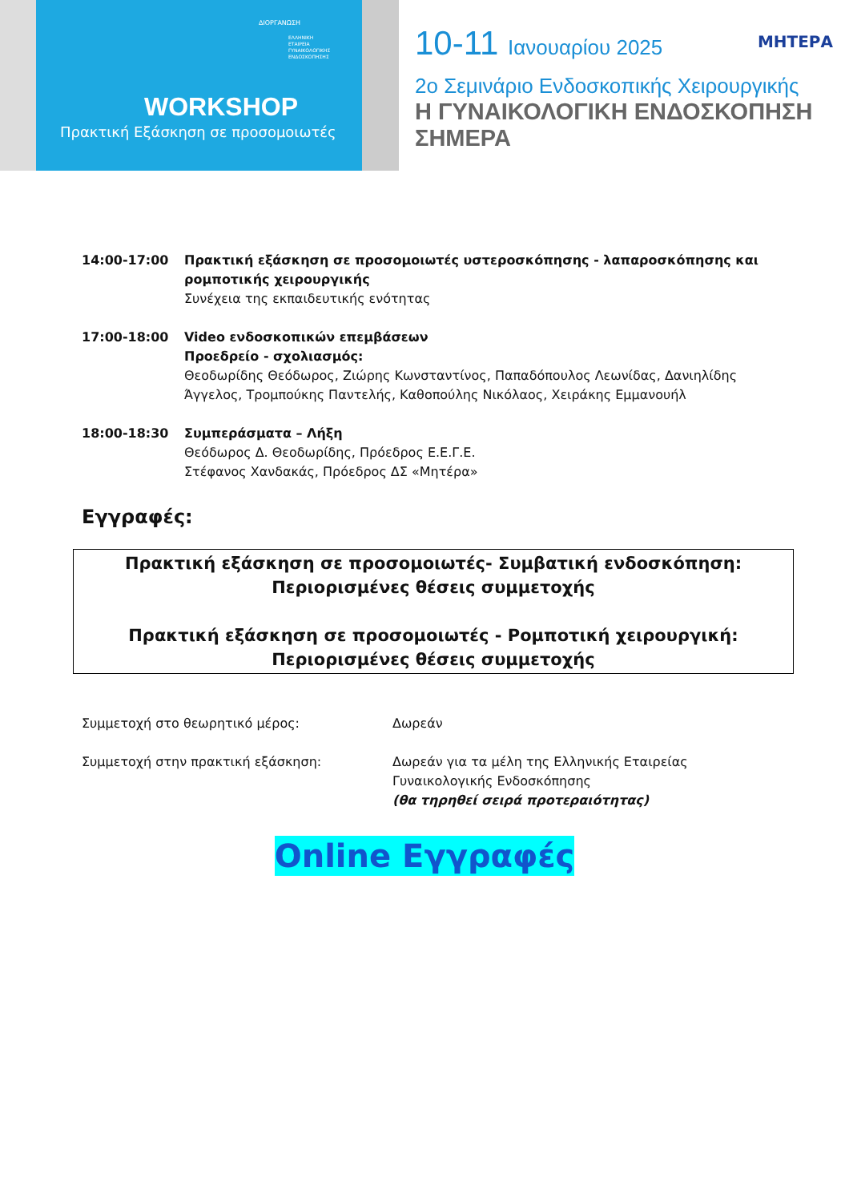ΔΙΟΡΓΑΝΩΣΗ
ΕΛΛΗΝΙΚΗ
ΕΤΑΙΡΕΙΑ
ΓΥΝΑΙΚΟΛΟΓΙΚΗΣ
ΕΝΔΟΣΚΟΠΗΣΗΣ
WORKSHOP
Πρακτική Εξάσκηση σε προσομοιωτές
ΜΗΤΕΡΑ
10-11 Ιανουαρίου 2025
2ο Σεμινάριο Ενδοσκοπικής Χειρουργικής
Η ΓΥΝΑΙΚΟΛΟΓΙΚΗ ΕΝΔΟΣΚΟΠΗΣΗ ΣΗΜΕΡΑ
14:00-17:00 Πρακτική εξάσκηση σε προσομοιωτές υστεροσκόπησης - λαπαροσκόπησης και ρομποτικής χειρουργικής
Συνέχεια της εκπαιδευτικής ενότητας
17:00-18:00 Video ενδοσκοπικών επεμβάσεων
Προεδρείο - σχολιασμός:
Θεοδωρίδης Θεόδωρος, Ζιώρης Κωνσταντίνος, Παπαδόπουλος Λεωνίδας, Δανιηλίδης Άγγελος, Τρομπούκης Παντελής, Καθοπούλης Νικόλαος, Χειράκης Εμμανουήλ
18:00-18:30 Συμπεράσματα – Λήξη
Θεόδωρος Δ. Θεοδωρίδης, Πρόεδρος Ε.Ε.Γ.Ε.
Στέφανος Χανδακάς, Πρόεδρος ΔΣ «Μητέρα»
Εγγραφές:
Πρακτική εξάσκηση σε προσομοιωτές- Συμβατική ενδοσκόπηση:
Περιορισμένες θέσεις συμμετοχής
Πρακτική εξάσκηση σε προσομοιωτές - Ρομποτική χειρουργική:
Περιορισμένες θέσεις συμμετοχής
Συμμετοχή στο θεωρητικό μέρος: Δωρεάν
Συμμετοχή στην πρακτική εξάσκηση: Δωρεάν για τα μέλη της Ελληνικής Εταιρείας
Γυναικολογικής Ενδοσκόπησης
(θα τηρηθεί σειρά προτεραιότητας)
Online Εγγραφές